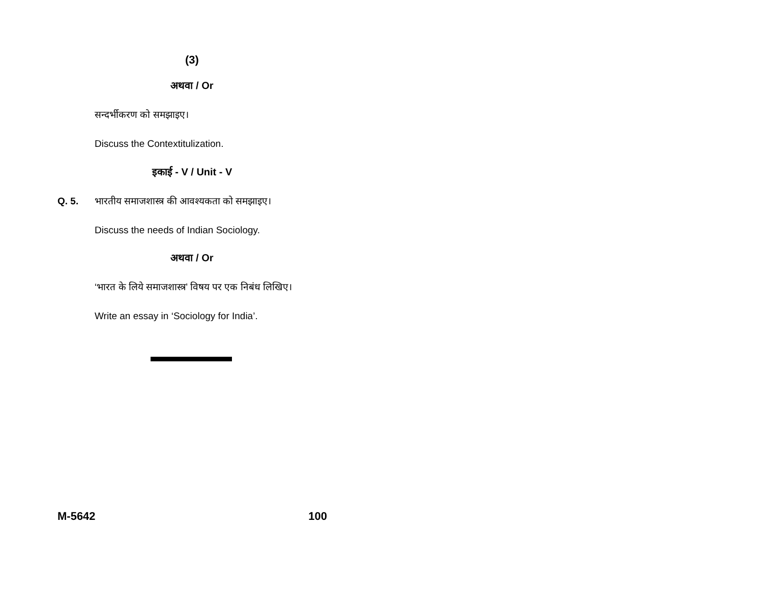(3)
अथवा / Or
सन्दर्भीकरण को समझाइए।
Discuss the Contextitulization.
इकाई - V / Unit - V
Q. 5. भारतीय समाजशास्त्र की आवश्यकता को समझाइए।
Discuss the needs of Indian Sociology.
अथवा / Or
‘भारत के लिये समाजशास्त्र’ विषय पर एक निबंध लिखिए।
Write an essay in ‘Sociology for India’.
M-5642 100